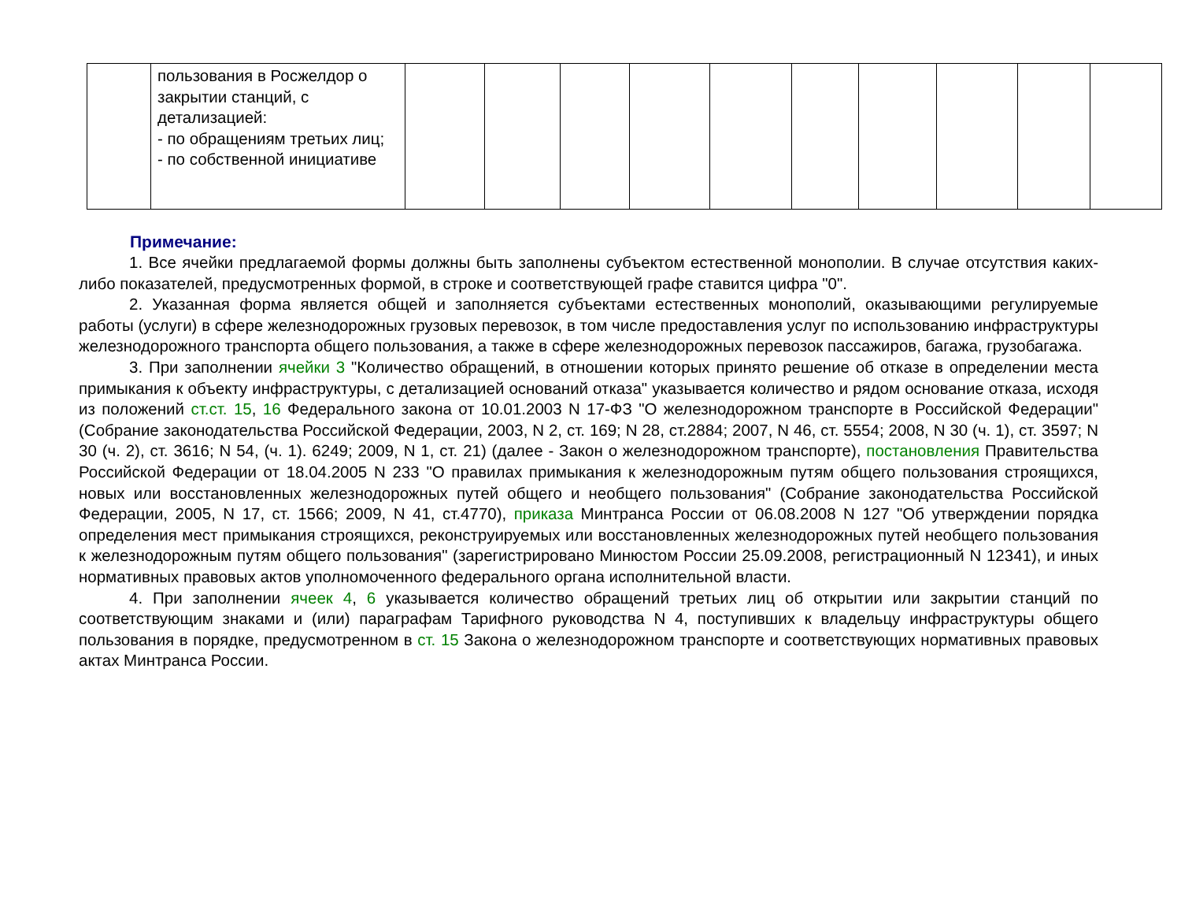| | пользования в Росжелдор о закрытии станций, с детализацией: - по обращениям третьих лиц; - по собственной инициативе | | | | | | | | | | |
Примечание:
1. Все ячейки предлагаемой формы должны быть заполнены субъектом естественной монополии. В случае отсутствия каких-либо показателей, предусмотренных формой, в строке и соответствующей графе ставится цифра "0".
2. Указанная форма является общей и заполняется субъектами естественных монополий, оказывающими регулируемые работы (услуги) в сфере железнодорожных грузовых перевозок, в том числе предоставления услуг по использованию инфраструктуры железнодорожного транспорта общего пользования, а также в сфере железнодорожных перевозок пассажиров, багажа, грузобагажа.
3. При заполнении ячейки 3 "Количество обращений, в отношении которых принято решение об отказе в определении места примыкания к объекту инфраструктуры, с детализацией оснований отказа" указывается количество и рядом основание отказа, исходя из положений ст.ст. 15, 16 Федерального закона от 10.01.2003 N 17-ФЗ "О железнодорожном транспорте в Российской Федерации" (Собрание законодательства Российской Федерации, 2003, N 2, ст. 169; N 28, ст.2884; 2007, N 46, ст. 5554; 2008, N 30 (ч. 1), ст. 3597; N 30 (ч. 2), ст. 3616; N 54, (ч. 1). 6249; 2009, N 1, ст. 21) (далее - Закон о железнодорожном транспорте), постановления Правительства Российской Федерации от 18.04.2005 N 233 "О правилах примыкания к железнодорожным путям общего пользования строящихся, новых или восстановленных железнодорожных путей общего и необщего пользования" (Собрание законодательства Российской Федерации, 2005, N 17, ст. 1566; 2009, N 41, ст.4770), приказа Минтранса России от 06.08.2008 N 127 "Об утверждении порядка определения мест примыкания строящихся, реконструируемых или восстановленных железнодорожных путей необщего пользования к железнодорожным путям общего пользования" (зарегистрировано Минюстом России 25.09.2008, регистрационный N 12341), и иных нормативных правовых актов уполномоченного федерального органа исполнительной власти.
4. При заполнении ячеек 4, 6 указывается количество обращений третьих лиц об открытии или закрытии станций по соответствующим знаками и (или) параграфам Тарифного руководства N 4, поступивших к владельцу инфраструктуры общего пользования в порядке, предусмотренном в ст. 15 Закона о железнодорожном транспорте и соответствующих нормативных правовых актах Минтранса России.